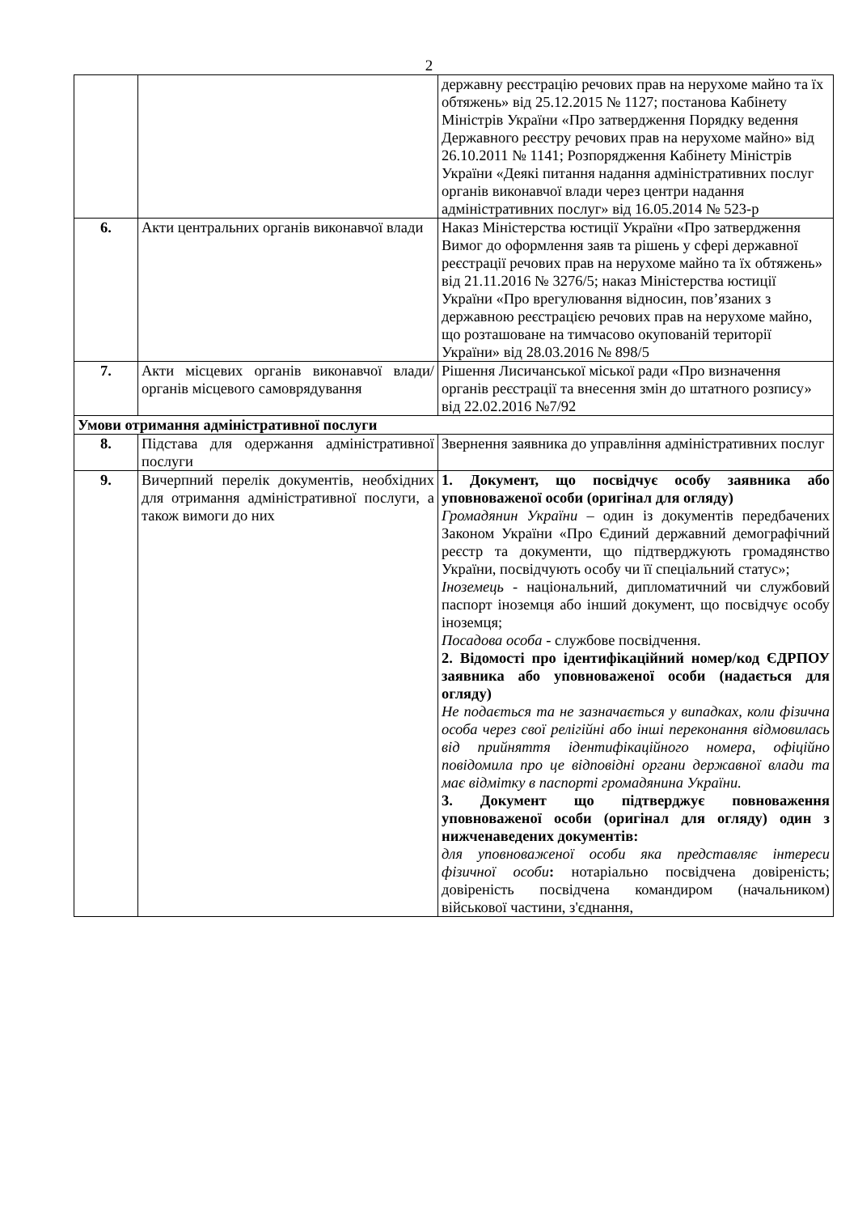2
| | | державну реєстрацію речових прав на нерухоме майно та їх обтяжень» від 25.12.2015 № 1127; постанова Кабінету Міністрів України «Про затвердження Порядку ведення Державного реєстру речових прав на нерухоме майно» від 26.10.2011 № 1141; Розпорядження Кабінету Міністрів України «Деякі питання надання адміністративних послуг органів виконавчої влади через центри надання адміністративних послуг» від 16.05.2014 № 523-р |
| 6. | Акти центральних органів виконавчої влади | Наказ Міністерства юстиції України «Про затвердження Вимог до оформлення заяв та рішень у сфері державної реєстрації речових прав на нерухоме майно та їх обтяжень» від 21.11.2016 № 3276/5; наказ Міністерства юстиції України «Про врегулювання відносин, пов’язаних з державною реєстрацією речових прав на нерухоме майно, що розташоване на тимчасово окупованій території України» від 28.03.2016 № 898/5 |
| 7. | Акти місцевих органів виконавчої влади/ органів місцевого самоврядування | Рішення Лисичанської міської ради «Про визначення органів реєстрації та внесення змін до штатного розпису» від 22.02.2016 №7/92 |
| Умови отримання адміністративної послуги | | |
| 8. | Підстава для одержання адміністративної послуги | Звернення заявника до управління адміністративних послуг |
| 9. | Вичерпний перелік документів, необхідних для отримання адміністративної послуги, а також вимоги до них | 1. Документ, що посвідчує особу заявника або уповноваженої особи (оригінал для огляду) Громадянин України – один із документів передбачених Законом України «Про Єдиний державний демографічний реєстр та документи, що підтверджують громадянство України, посвідчують особу чи її спеціальний статус»; Іноземець - національний, дипломатичний чи службовий паспорт іноземця або інший документ, що посвідчує особу іноземця; Посадова особа - службове посвідчення. 2. Відомості про ідентифікаційний номер/код ЄДРПОУ заявника або уповноваженої особи (надається для огляду) Не подається та не зазначається у випадках, коли фізична особа через свої релігійні або інші переконання відмовилась від прийняття ідентифікаційного номера, офіційно повідомила про це відповідні органи державної влади та має відмітку в паспорті громадянина України. 3. Документ що підтверджує повноваження уповноваженої особи (оригінал для огляду) один з нижченаведених документів: для уповноваженої особи яка представляє інтереси фізичної особи : нотаріально посвідчена довіреність; довіреність посвідчена командиром (начальником) військової частини, з'єднання, |